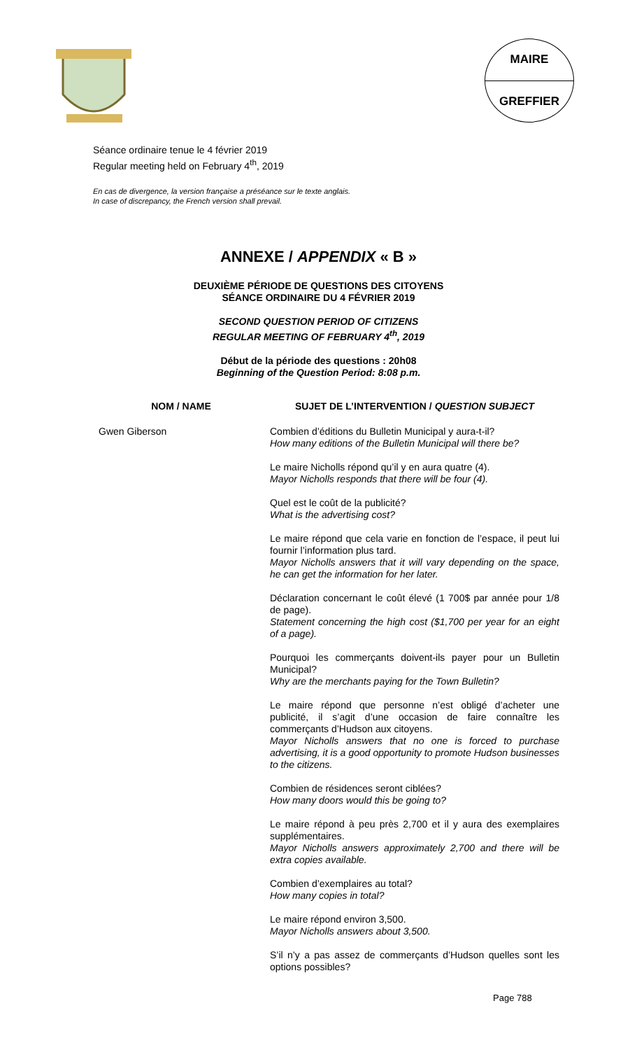MAIRE
GREFFIER
Séance ordinaire tenue le 4 février 2019
Regular meeting held on February 4<sup>th</sup>, 2019
En cas de divergence, la version française a préséance sur le texte anglais.
In case of discrepancy, the French version shall prevail.
ANNEXE / APPENDIX « B »
DEUXIÈME PÉRIODE DE QUESTIONS DES CITOYENS
SÉANCE ORDINAIRE DU 4 FÉVRIER 2019
SECOND QUESTION PERIOD OF CITIZENS
REGULAR MEETING OF FEBRUARY 4<sup>th</sup>, 2019
Début de la période des questions : 20h08
Beginning of the Question Period: 8:08 p.m.
| NOM / NAME | SUJET DE L’INTERVENTION / QUESTION SUBJECT |
| --- | --- |
| Gwen Giberson | Combien d’éditions du Bulletin Municipal y aura-t-il? How many editions of the Bulletin Municipal will there be? Le maire Nicholls répond qu’il y en aura quatre (4). Mayor Nicholls responds that there will be four (4). Quel est le coût de la publicité? What is the advertising cost? Le maire répond que cela varie en fonction de l’espace, il peut lui fournir l’information plus tard. Mayor Nicholls answers that it will vary depending on the space, he can get the information for her later. Déclaration concernant le coût élevé (1 700$ par année pour 1/8 de page). Statement concerning the high cost ($1,700 per year for an eight of a page). Pourquoi les commerçants doivent-ils payer pour un Bulletin Municipal? Why are the merchants paying for the Town Bulletin? Le maire répond que personne n’est obligé d’acheter une publicité, il s’agit d’une occasion de faire connaître les commerçants d’Hudson aux citoyens. Mayor Nicholls answers that no one is forced to purchase advertising, it is a good opportunity to promote Hudson businesses to the citizens. Combien de résidences seront ciblées? How many doors would this be going to? Le maire répond à peu près 2,700 et il y aura des exemplaires supplémentaires. Mayor Nicholls answers approximately 2,700 and there will be extra copies available. Combien d’exemplaires au total? How many copies in total? Le maire répond environ 3,500. Mayor Nicholls answers about 3,500. S’il n’y a pas assez de commerçants d’Hudson quelles sont les options possibles? |
Page 788